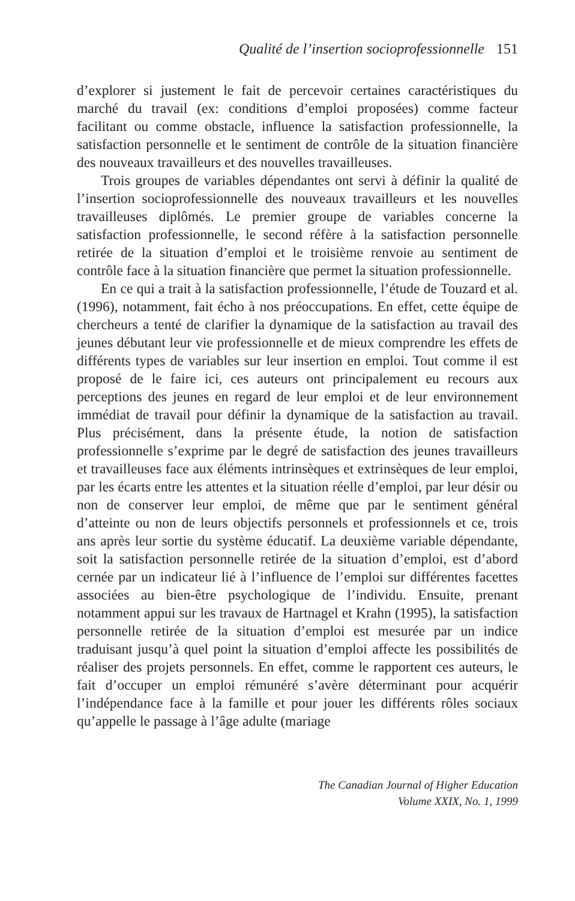Qualité de l’insertion socioprofessionnelle 151
d’explorer si justement le fait de percevoir certaines caractéristiques du marché du travail (ex: conditions d’emploi proposées) comme facteur facilitant ou comme obstacle, influence la satisfaction professionnelle, la satisfaction personnelle et le sentiment de contrôle de la situation financière des nouveaux travailleurs et des nouvelles travailleuses.
Trois groupes de variables dépendantes ont servi à définir la qualité de l’insertion socioprofessionnelle des nouveaux travailleurs et les nouvelles travailleuses diplômés. Le premier groupe de variables concerne la satisfaction professionnelle, le second réfère à la satisfaction personnelle retirée de la situation d’emploi et le troisième renvoie au sentiment de contrôle face à la situation financière que permet la situation professionnelle.
En ce qui a trait à la satisfaction professionnelle, l’étude de Touzard et al. (1996), notamment, fait écho à nos préoccupations. En effet, cette équipe de chercheurs a tenté de clarifier la dynamique de la satisfaction au travail des jeunes débutant leur vie professionnelle et de mieux comprendre les effets de différents types de variables sur leur insertion en emploi. Tout comme il est proposé de le faire ici, ces auteurs ont principalement eu recours aux perceptions des jeunes en regard de leur emploi et de leur environnement immédiat de travail pour définir la dynamique de la satisfaction au travail. Plus précisément, dans la présente étude, la notion de satisfaction professionnelle s’exprime par le degré de satisfaction des jeunes travailleurs et travailleuses face aux éléments intrinsèques et extrinsèques de leur emploi, par les écarts entre les attentes et la situation réelle d’emploi, par leur désir ou non de conserver leur emploi, de même que par le sentiment général d’atteinte ou non de leurs objectifs personnels et professionnels et ce, trois ans après leur sortie du système éducatif. La deuxième variable dépendante, soit la satisfaction personnelle retirée de la situation d’emploi, est d’abord cernée par un indicateur lié à l’influence de l’emploi sur différentes facettes associées au bien-être psychologique de l’individu. Ensuite, prenant notamment appui sur les travaux de Hartnagel et Krahn (1995), la satisfaction personnelle retirée de la situation d’emploi est mesurée par un indice traduisant jusqu’à quel point la situation d’emploi affecte les possibilités de réaliser des projets personnels. En effet, comme le rapportent ces auteurs, le fait d’occuper un emploi rémunéré s’avère déterminant pour acquérir l’indépendance face à la famille et pour jouer les différents rôles sociaux qu’appelle le passage à l’âge adulte (mariage
The Canadian Journal of Higher Education
Volume XXIX, No. 1, 1999